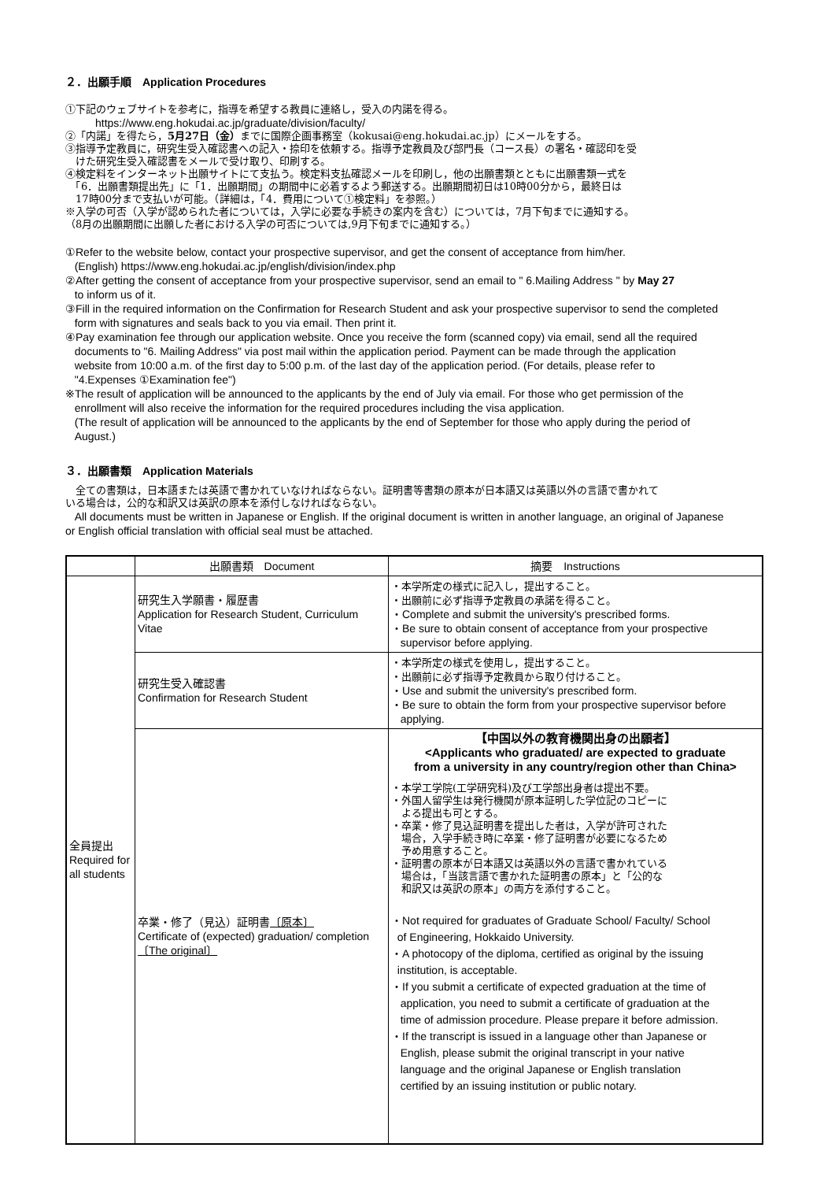２．出願手順　Application Procedures
①下記のウェブサイトを参考に，指導を希望する教員に連絡し，受入の内諾を得る。
https://www.eng.hokudai.ac.jp/graduate/division/faculty/
②「内諾」を得たら，5月27日（金）までに国際企画事務室（kokusai@eng.hokudai.ac.jp）にメールをする。
③指導予定教員に，研究生受入確認書への記入・捺印を依頼する。指導予定教員及び部門長（コース長）の署名・確認印を受
　けた研究生受入確認書をメールで受け取り、印刷する。
④検定料をインターネット出願サイトにて支払う。検定料支払確認メールを印刷し，他の出願書類とともに出願書類一式を
　「6．出願書類提出先」に「1．出願期間」の期間中に必着するよう郵送する。出願期間初日は10時00分から，最終日は
　17時00分まで支払いが可能。（詳細は，「4．費用について①検定料」を参照。）
※入学の可否（入学が認められた者については，入学に必要な手続きの案内を含む）については，7月下旬までに通知する。
（8月の出願期間に出願した者における入学の可否については,9月下旬までに通知する。）
①Refer to the website below, contact your prospective supervisor, and get the consent of acceptance from him/her.
(English) https://www.eng.hokudai.ac.jp/english/division/index.php
②After getting the consent of acceptance from your prospective supervisor, send an email to " 6.Mailing Address " by May 27
to inform us of it.
③Fill in the required information on the Confirmation for Research Student and ask your prospective supervisor to send the completed
form with signatures and seals back to you via email. Then print it.
④Pay examination fee through our application website. Once you receive the form (scanned copy) via email, send all the required
documents to "6. Mailing Address" via post mail within the application period. Payment can be made through the application
website from 10:00 a.m. of the first day to 5:00 p.m. of the last day of the application period. (For details, please refer to
"4.Expenses ①Examination fee")
※The result of application will be announced to the applicants by the end of July via email. For those who get permission of the
enrollment will also receive the information for the required procedures including the visa application.
(The result of application will be announced to the applicants by the end of September for those who apply during the period of
August.)
３．出願書類　Application Materials
　全ての書類は，日本語または英語で書かれていなければならない。証明書等書類の原本が日本語又は英語以外の言語で書かれて
いる場合は，公的な和訳又は英訳の原本を添付しなければならない。
All documents must be written in Japanese or English. If the original document is written in another language, an original of Japanese
or English official translation with official seal must be attached.
| | 出願書類 Document | 摘要 Instructions |
| --- | --- | --- |
| 全員提出 Required for all students | 研究生入学願書・履歴書 Application for Research Student, Curriculum Vitae | ・本学所定の様式に記入し，提出すること。 ・出願前に必ず指導予定教員の承諾を得ること。 ・Complete and submit the university's prescribed forms. ・Be sure to obtain consent of acceptance from your prospective supervisor before applying. |
| | 研究生受入確認書 Confirmation for Research Student | ・本学所定の様式を使用し，提出すること。 ・出願前に必ず指導予定教員から取り付けること。 ・Use and submit the university's prescribed form. ・Be sure to obtain the form from your prospective supervisor before applying. |
| | 卒業・修了（見込）証明書 〔原本〕 Certificate of (expected) graduation/ completion 〔The original〕 | 【中国以外の教育機関出身の出願者】 <Applicants who graduated/ are expected to graduate from a university in any country/region other than China> ・本学工学院(工学研究科)及び工学部出身者は提出不要。 ・外国人留学生は発行機関が原本証明した学位記のコピーに よる提出も可とする。 ・卒業・修了見込証明書を提出した者は，入学が許可された 場合，入学手続き時に卒業・修了証明書が必要になるため 予め用意すること。 ・証明書の原本が日本語又は英語以外の言語で書かれている 場合は，「当該言語で書かれた証明書の原本」と「公的な 和訳又は英訳の原本」の両方を添付すること。 ・Not required for graduates of Graduate School/ Faculty/ School of Engineering, Hokkaido University. ・A photocopy of the diploma, certified as original by the issuing institution, is acceptable. ・If you submit a certificate of expected graduation at the time of application, you need to submit a certificate of graduation at the time of admission procedure. Please prepare it before admission. ・If the transcript is issued in a language other than Japanese or English, please submit the original transcript in your native language and the original Japanese or English translation certified by an issuing institution or public notary. |